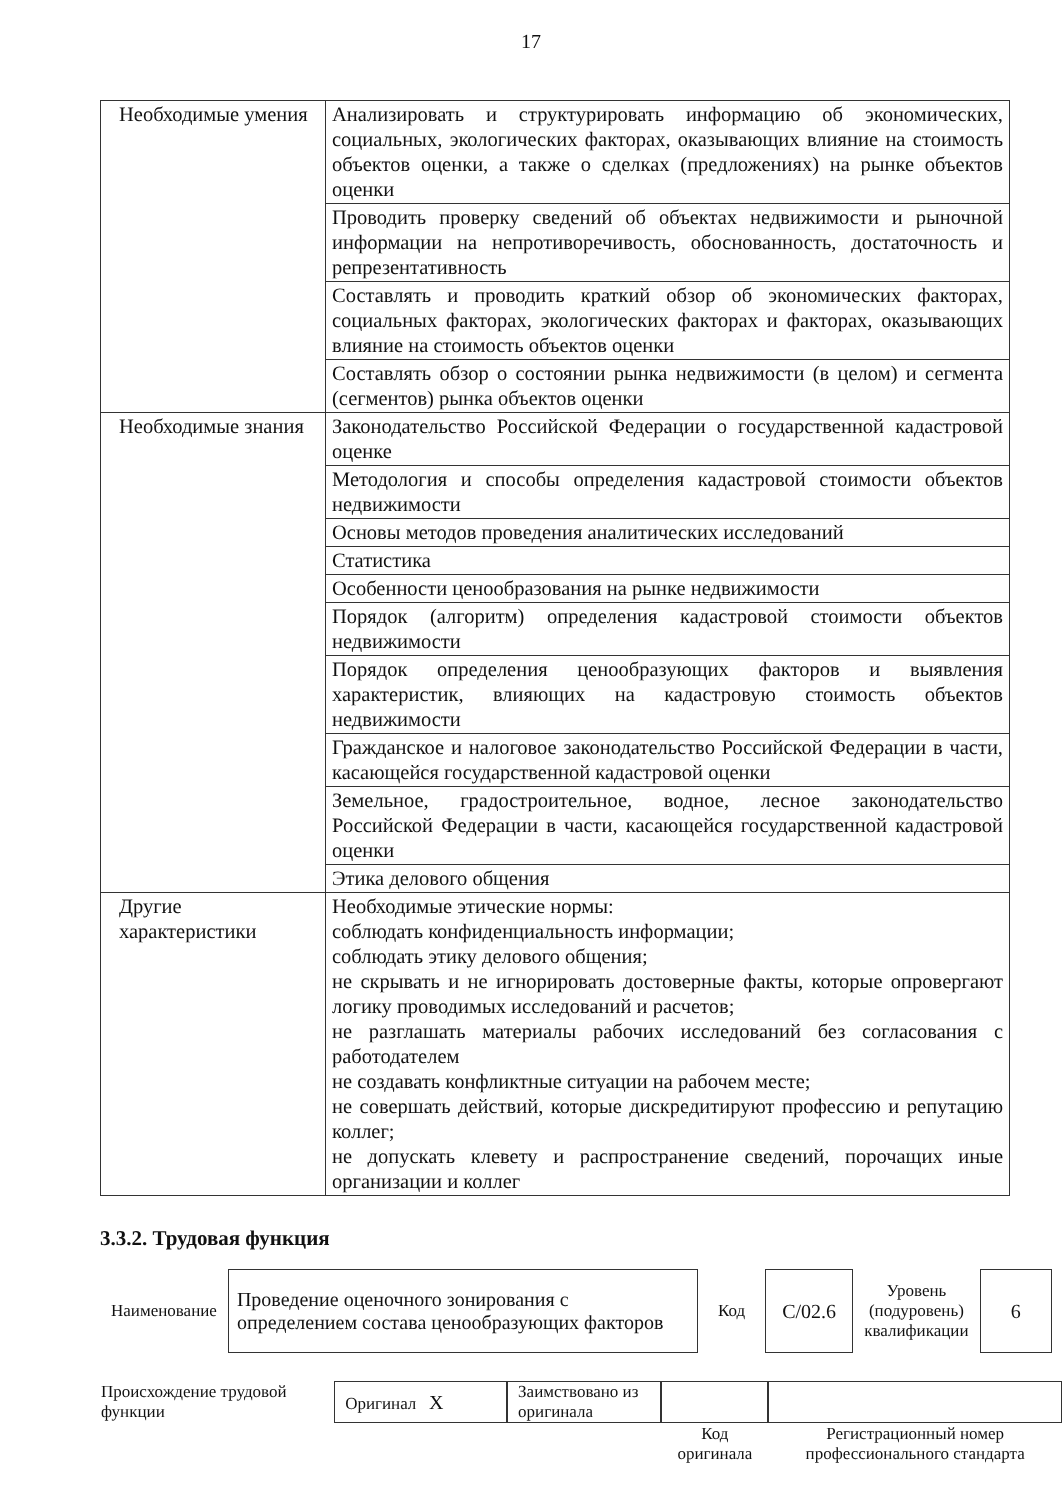17
| Необходимые умения | Анализировать и структурировать информацию об экономических, социальных, экологических факторах, оказывающих влияние на стоимость объектов оценки, а также о сделках (предложениях) на рынке объектов оценки |
| | Проводить проверку сведений об объектах недвижимости и рыночной информации на непротиворечивость, обоснованность, достаточность и репрезентативность |
| | Составлять и проводить краткий обзор об экономических факторах, социальных факторах, экологических факторах и факторах, оказывающих влияние на стоимость объектов оценки |
| | Составлять обзор о состоянии рынка недвижимости (в целом) и сегмента (сегментов) рынка объектов оценки |
| Необходимые знания | Законодательство Российской Федерации о государственной кадастровой оценке |
| | Методология и способы определения кадастровой стоимости объектов недвижимости |
| | Основы методов проведения аналитических исследований |
| | Статистика |
| | Особенности ценообразования на рынке недвижимости |
| | Порядок (алгоритм) определения кадастровой стоимости объектов недвижимости |
| | Порядок определения ценообразующих факторов и выявления характеристик, влияющих на кадастровую стоимость объектов недвижимости |
| | Гражданское и налоговое законодательство Российской Федерации в части, касающейся государственной кадастровой оценки |
| | Земельное, градостроительное, водное, лесное законодательство Российской Федерации в части, касающейся государственной кадастровой оценки |
| | Этика делового общения |
| Другие характеристики | Необходимые этические нормы: соблюдать конфиденциальность информации; соблюдать этику делового общения; не скрывать и не игнорировать достоверные факты, которые опровергают логику проводимых исследований и расчетов; не разглашать материалы рабочих исследований без согласования с работодателем не создавать конфликтные ситуации на рабочем месте; не совершать действий, которые дискредитируют профессию и репутацию коллег; не допускать клевету и распространение сведений, порочащих иные организации и коллег |
3.3.2. Трудовая функция
| Наименование | Проведение оценочного зонирования с определением состава ценообразующих факторов | Код | C/02.6 | Уровень (подуровень) квалификации | 6 |
| Происхождение трудовой функции | Оригинал X | Заимствовано из оригинала | | |
| | | | Код оригинала | Регистрационный номер профессионального стандарта |